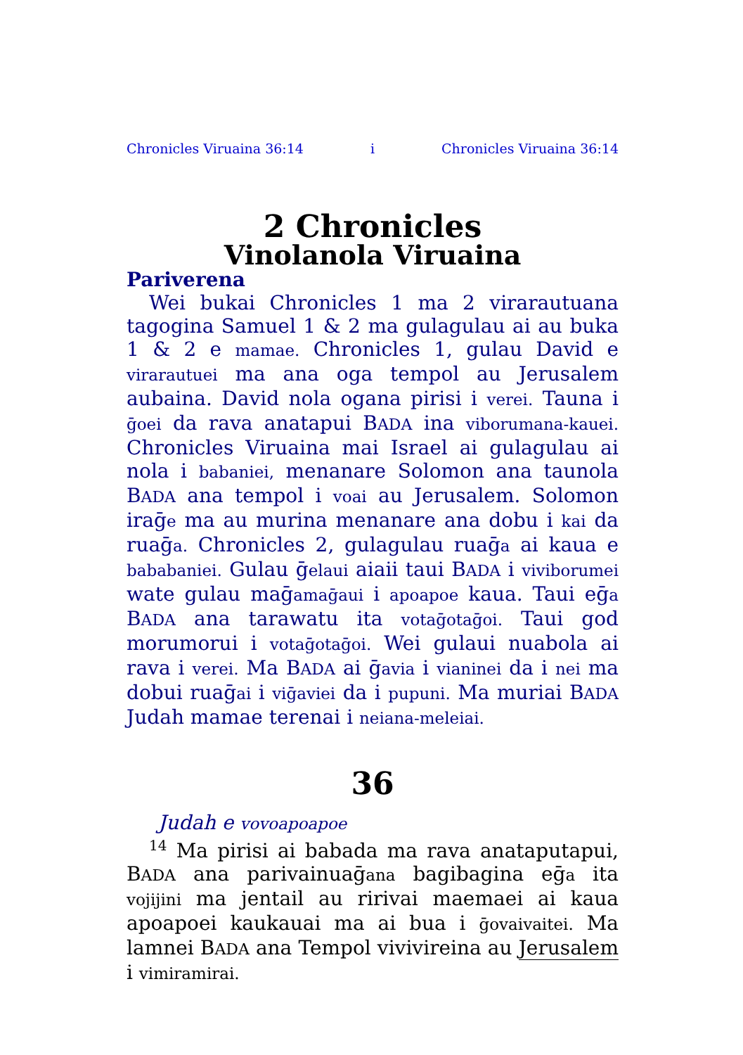Chronicles Viruaina 36:14 i Chronicles Viruaina 36:14
2 Chronicles
Vinolanola Viruaina
Pariverena
Wei bukai Chronicles 1 ma 2 virarautuana tagogina Samuel 1 & 2 ma gulagulau ai au buka 1 & 2 e mamae. Chronicles 1, gulau David e virarautuei ma ana oga tempol au Jerusalem aubaina. David nola ogana pirisi i verei. Tauna i ḡoei da rava anatapui BADA ina viborumana-kauei. Chronicles Viruaina mai Israel ai gulagulau ai nola i babaniei, menanare Solomon ana taunola BADA ana tempol i voai au Jerusalem. Solomon iraḡe ma au murina menanare ana dobu i kai da ruaḡa. Chronicles 2, gulagulau ruaḡa ai kaua e bababaniei. Gulau ḡelaui aiaii taui BADA i viviborumei wate gulau maḡamaḡaui i apoapoe kaua. Taui eḡa BADA ana tarawatu ita votaḡotaḡoi. Taui god morumorui i votaḡotaḡoi. Wei gulaui nuabola ai rava i verei. Ma BADA ai ḡavia i vianinei da i nei ma dobui ruaḡai i viḡaviei da i pupuni. Ma muriai BADA Judah mamae terenai i neiana-meleiai.
36
Judah e vovoapoapoe
<sup>14</sup> Ma pirisi ai babada ma rava anataputapui, BADA ana parivainuaḡana bagibagina eḡa ita vojijini ma jentail au ririvai maemaei ai kaua apoapoei kaukauai ma ai bua i ḡovaivaitei. Ma lamnei BADA ana Tempol vivivireina au Jerusalem i vimiramirai.